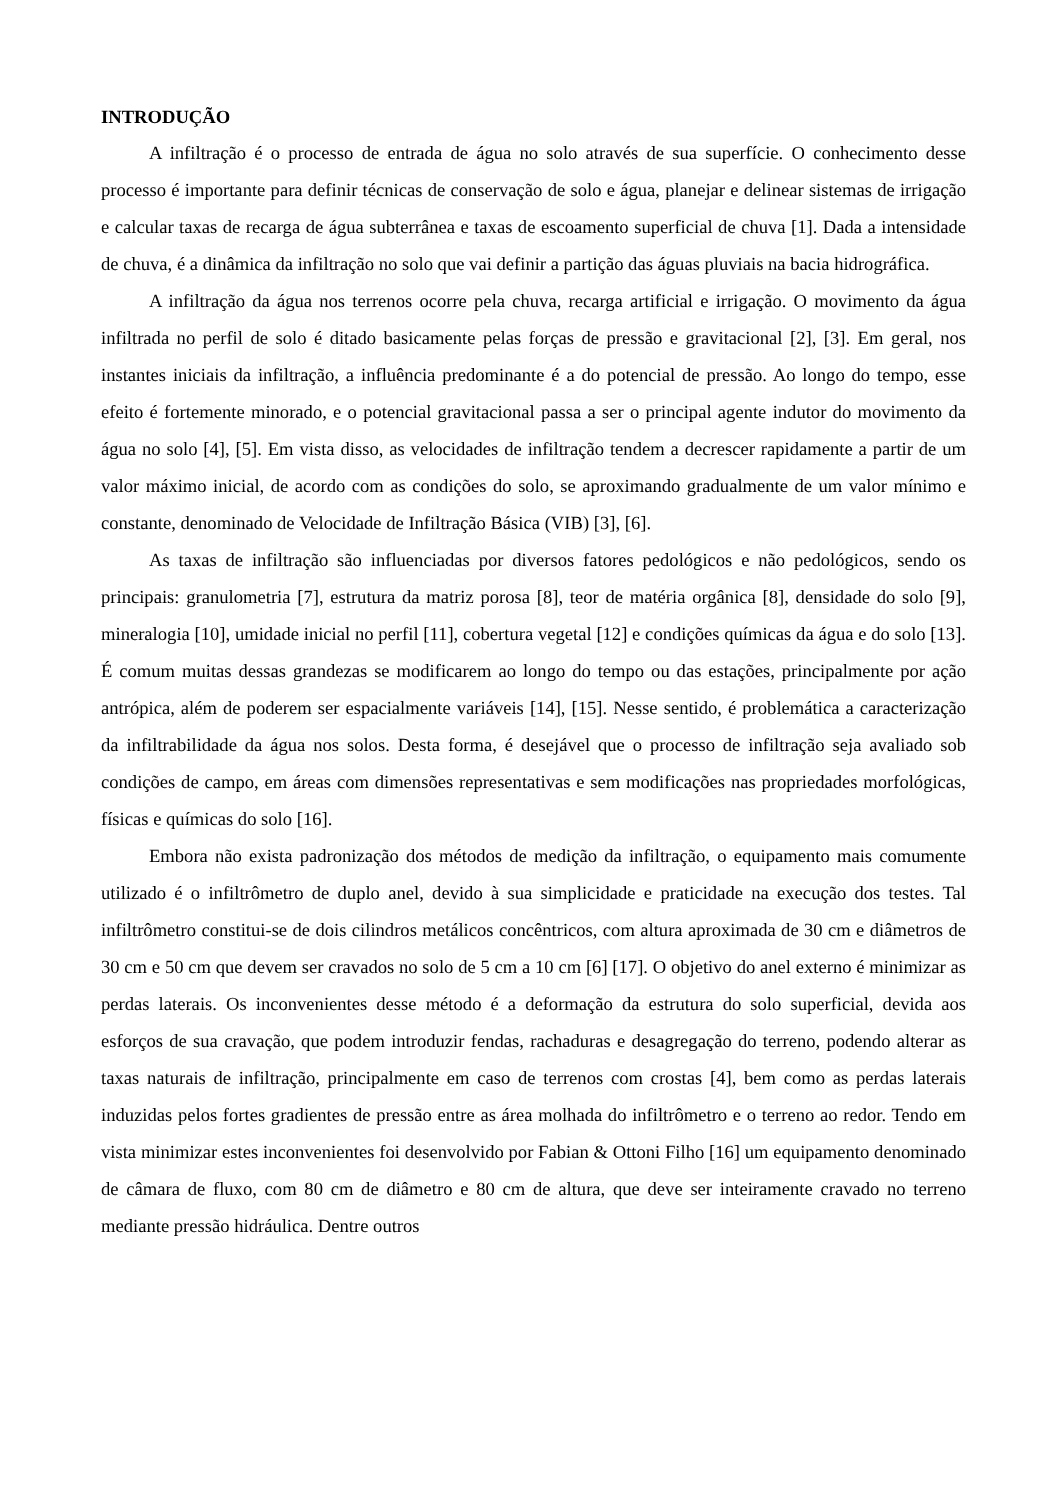INTRODUÇÃO
A infiltração é o processo de entrada de água no solo através de sua superfície. O conhecimento desse processo é importante para definir técnicas de conservação de solo e água, planejar e delinear sistemas de irrigação e calcular taxas de recarga de água subterrânea e taxas de escoamento superficial de chuva [1]. Dada a intensidade de chuva, é a dinâmica da infiltração no solo que vai definir a partição das águas pluviais na bacia hidrográfica.
A infiltração da água nos terrenos ocorre pela chuva, recarga artificial e irrigação. O movimento da água infiltrada no perfil de solo é ditado basicamente pelas forças de pressão e gravitacional [2], [3]. Em geral, nos instantes iniciais da infiltração, a influência predominante é a do potencial de pressão. Ao longo do tempo, esse efeito é fortemente minorado, e o potencial gravitacional passa a ser o principal agente indutor do movimento da água no solo [4], [5]. Em vista disso, as velocidades de infiltração tendem a decrescer rapidamente a partir de um valor máximo inicial, de acordo com as condições do solo, se aproximando gradualmente de um valor mínimo e constante, denominado de Velocidade de Infiltração Básica (VIB) [3], [6].
As taxas de infiltração são influenciadas por diversos fatores pedológicos e não pedológicos, sendo os principais: granulometria [7], estrutura da matriz porosa [8], teor de matéria orgânica [8], densidade do solo [9], mineralogia [10], umidade inicial no perfil [11], cobertura vegetal [12] e condições químicas da água e do solo [13]. É comum muitas dessas grandezas se modificarem ao longo do tempo ou das estações, principalmente por ação antrópica, além de poderem ser espacialmente variáveis [14], [15]. Nesse sentido, é problemática a caracterização da infiltrabilidade da água nos solos. Desta forma, é desejável que o processo de infiltração seja avaliado sob condições de campo, em áreas com dimensões representativas e sem modificações nas propriedades morfológicas, físicas e químicas do solo [16].
Embora não exista padronização dos métodos de medição da infiltração, o equipamento mais comumente utilizado é o infiltrômetro de duplo anel, devido à sua simplicidade e praticidade na execução dos testes. Tal infiltrômetro constitui-se de dois cilindros metálicos concêntricos, com altura aproximada de 30 cm e diâmetros de 30 cm e 50 cm que devem ser cravados no solo de 5 cm a 10 cm [6] [17]. O objetivo do anel externo é minimizar as perdas laterais. Os inconvenientes desse método é a deformação da estrutura do solo superficial, devida aos esforços de sua cravação, que podem introduzir fendas, rachaduras e desagregação do terreno, podendo alterar as taxas naturais de infiltração, principalmente em caso de terrenos com crostas [4], bem como as perdas laterais induzidas pelos fortes gradientes de pressão entre as área molhada do infiltrômetro e o terreno ao redor. Tendo em vista minimizar estes inconvenientes foi desenvolvido por Fabian & Ottoni Filho [16] um equipamento denominado de câmara de fluxo, com 80 cm de diâmetro e 80 cm de altura, que deve ser inteiramente cravado no terreno mediante pressão hidráulica. Dentre outros